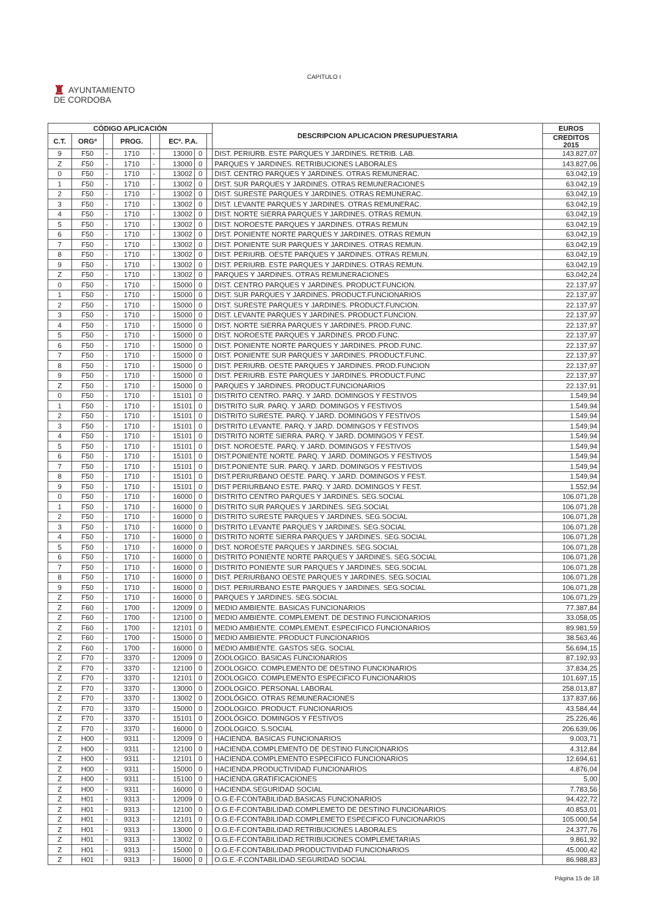CAPITULO I
♜ AYUNTAMIENTO
DE CORDOBA
| CÓDIGO APLICACIÓN | | | | | | | | DESCRIPCION APLICACION PRESUPUESTARIA | EUROS |
| --- | --- | --- | --- | --- | --- | --- | --- | --- | --- |
| C.T. | ORGº | | PROG. | | ECº. P.A. | | | | CREDITOS 2015 |
| 9 | F50 | - | 1710 | - | 13000 | 0 | | DIST. PERIURB. ESTE PARQUES Y JARDINES. RETRIB. LAB. | 143.827,07 |
| Z | F50 | - | 1710 | - | 13000 | 0 | | PARQUES Y JARDINES. RETRIBUCIONES LABORALES | 143.827,06 |
| 0 | F50 | - | 1710 | - | 13002 | 0 | | DIST. CENTRO PARQUES Y JARDINES. OTRAS REMUNERAC. | 63.042,19 |
| 1 | F50 | - | 1710 | - | 13002 | 0 | | DIST. SUR PARQUES Y JARDINES. OTRAS REMUNERACIONES | 63.042,19 |
| 2 | F50 | - | 1710 | - | 13002 | 0 | | DIST. SURESTE PARQUES Y JARDINES. OTRAS REMUNERAC. | 63.042,19 |
| 3 | F50 | - | 1710 | - | 13002 | 0 | | DIST. LEVANTE PARQUES Y JARDINES. OTRAS REMUNERAC. | 63.042,19 |
| 4 | F50 | - | 1710 | - | 13002 | 0 | | DIST. NORTE SIERRA PARQUES Y JARDINES. OTRAS REMUN. | 63.042,19 |
| 5 | F50 | - | 1710 | - | 13002 | 0 | | DIST. NOROESTE PARQUES Y JARDINES. OTRAS REMUN | 63.042,19 |
| 6 | F50 | - | 1710 | - | 13002 | 0 | | DIST. PONIENTE NORTE PARQUES Y JARDINES. OTRAS REMUN | 63.042,19 |
| 7 | F50 | - | 1710 | - | 13002 | 0 | | DIST. PONIENTE SUR PARQUES Y JARDINES. OTRAS REMUN. | 63.042,19 |
| 8 | F50 | - | 1710 | - | 13002 | 0 | | DIST. PERIURB. OESTE PARQUES Y JARDINES. OTRAS REMUN. | 63.042,19 |
| 9 | F50 | - | 1710 | - | 13002 | 0 | | DIST. PERIURB. ESTE PARQUES Y JARDINES. OTRAS REMUN. | 63.042,19 |
| Z | F50 | - | 1710 | - | 13002 | 0 | | PARQUES Y JARDINES. OTRAS REMUNERACIONES | 63.042,24 |
| 0 | F50 | - | 1710 | - | 15000 | 0 | | DIST. CENTRO PARQUES Y JARDINES. PRODUCT.FUNCION. | 22.137,97 |
| 1 | F50 | - | 1710 | - | 15000 | 0 | | DIST. SUR PARQUES Y JARDINES. PRODUCT.FUNCIONARIOS | 22.137,97 |
| 2 | F50 | - | 1710 | - | 15000 | 0 | | DIST. SURESTE PARQUES Y JARDINES. PRODUCT.FUNCION. | 22.137,97 |
| 3 | F50 | - | 1710 | - | 15000 | 0 | | DIST. LEVANTE PARQUES Y JARDINES. PRODUCT.FUNCION. | 22.137,97 |
| 4 | F50 | - | 1710 | - | 15000 | 0 | | DIST. NORTE SIERRA PARQUES Y JARDINES. PROD.FUNC. | 22.137,97 |
| 5 | F50 | - | 1710 | - | 15000 | 0 | | DIST. NOROESTE PARQUES Y JARDINES. PROD.FUNC. | 22.137,97 |
| 6 | F50 | - | 1710 | - | 15000 | 0 | | DIST. PONIENTE NORTE PARQUES Y JARDINES. PROD.FUNC. | 22.137,97 |
| 7 | F50 | - | 1710 | - | 15000 | 0 | | DIST. PONIENTE SUR PARQUES Y JARDINES. PRODUCT.FUNC. | 22.137,97 |
| 8 | F50 | - | 1710 | - | 15000 | 0 | | DIST. PERIURB. OESTE PARQUES Y JARDINES. PROD.FUNCION | 22.137,97 |
| 9 | F50 | - | 1710 | - | 15000 | 0 | | DIST. PERIURB. ESTE PARQUES Y JARDINES. PRODUCT.FUNC | 22.137,97 |
| Z | F50 | - | 1710 | - | 15000 | 0 | | PARQUES Y JARDINES. PRODUCT.FUNCIONARIOS | 22.137,91 |
| 0 | F50 | - | 1710 | - | 15101 | 0 | | DISTRITO CENTRO. PARQ. Y JARD. DOMINGOS Y FESTIVOS | 1.549,94 |
| 1 | F50 | - | 1710 | - | 15101 | 0 | | DISTRITO SUR. PARQ. Y JARD. DOMINGOS Y FESTIVOS | 1.549,94 |
| 2 | F50 | - | 1710 | - | 15101 | 0 | | DISTRITO SURESTE. PARQ. Y JARD. DOMINGOS Y FESTIVOS | 1.549,94 |
| 3 | F50 | - | 1710 | - | 15101 | 0 | | DISTRITO LEVANTE. PARQ. Y JARD. DOMINGOS Y FESTIVOS | 1.549,94 |
| 4 | F50 | - | 1710 | - | 15101 | 0 | | DISTRITO NORTE SIERRA. PARQ. Y JARD. DOMINGOS Y FEST. | 1.549,94 |
| 5 | F50 | - | 1710 | - | 15101 | 0 | | DIST. NOROESTE. PARQ. Y JARD. DOMINGOS Y FESTIVOS | 1.549,94 |
| 6 | F50 | - | 1710 | - | 15101 | 0 | | DIST.PONIENTE NORTE. PARQ. Y JARD. DOMINGOS Y FESTIVOS | 1.549,94 |
| 7 | F50 | - | 1710 | - | 15101 | 0 | | DIST.PONIENTE SUR. PARQ. Y JARD. DOMINGOS Y FESTIVOS | 1.549,94 |
| 8 | F50 | - | 1710 | - | 15101 | 0 | | DIST.PERIURBANO OESTE. PARQ. Y JARD. DOMINGOS Y FEST. | 1.549,94 |
| 9 | F50 | - | 1710 | - | 15101 | 0 | | DIST PERIURBANO ESTE. PARQ. Y JARD. DOMINGOS Y FEST. | 1.552,94 |
| 0 | F50 | - | 1710 | - | 16000 | 0 | | DISTRITO CENTRO PARQUES Y JARDINES. SEG.SOCIAL | 106.071,28 |
| 1 | F50 | - | 1710 | - | 16000 | 0 | | DISTRITO SUR PARQUES Y JARDINES. SEG.SOCIAL | 106.071,28 |
| 2 | F50 | - | 1710 | - | 16000 | 0 | | DISTRITO SURESTE PARQUES Y JARDINES. SEG.SOCIAL | 106.071,28 |
| 3 | F50 | - | 1710 | - | 16000 | 0 | | DISTRITO LEVANTE PARQUES Y JARDINES. SEG.SOCIAL | 106.071,28 |
| 4 | F50 | - | 1710 | - | 16000 | 0 | | DISTRITO NORTE SIERRA PARQUES Y JARDINES. SEG.SOCIAL | 106.071,28 |
| 5 | F50 | - | 1710 | - | 16000 | 0 | | DIST. NOROESTE PARQUES Y JARDINES. SEG.SOCIAL | 106.071,28 |
| 6 | F50 | - | 1710 | - | 16000 | 0 | | DISTRITO PONIENTE NORTE PARQUES Y JARDINES. SEG.SOCIAL | 106.071,28 |
| 7 | F50 | - | 1710 | - | 16000 | 0 | | DISTRITO PONIENTE SUR PARQUES Y JARDINES. SEG.SOCIAL | 106.071,28 |
| 8 | F50 | - | 1710 | - | 16000 | 0 | | DIST. PERIURBANO OESTE PARQUES Y JARDINES. SEG.SOCIAL | 106.071,28 |
| 9 | F50 | - | 1710 | - | 16000 | 0 | | DIST. PERIURBANO ESTE PARQUES Y JARDINES. SEG.SOCIAL | 106.071,28 |
| Z | F50 | - | 1710 | - | 16000 | 0 | | PARQUES Y JARDINES. SEG.SOCIAL | 106.071,29 |
| Z | F60 | - | 1700 | - | 12009 | 0 | | MEDIO AMBIENTE. BASICAS FUNCIONARIOS | 77.387,84 |
| Z | F60 | - | 1700 | - | 12100 | 0 | | MEDIO AMBIENTE. COMPLEMENT. DE DESTINO FUNCIONARIOS | 33.058,05 |
| Z | F60 | - | 1700 | - | 12101 | 0 | | MEDIO AMBIENTE. COMPLEMENT. ESPECIFICO FUNCIONARIOS | 89.981,59 |
| Z | F60 | - | 1700 | - | 15000 | 0 | | MEDIO AMBIENTE. PRODUCT FUNCIONARIOS | 38.563,46 |
| Z | F60 | - | 1700 | - | 16000 | 0 | | MEDIO AMBIENTE. GASTOS SEG. SOCIAL | 56.694,15 |
| Z | F70 | - | 3370 | - | 12009 | 0 | | ZOOLOGICO. BASICAS FUNCIONARIOS | 87.192,93 |
| Z | F70 | - | 3370 | - | 12100 | 0 | | ZOOLOGICO. COMPLEMENTO DE DESTINO FUNCIONARIOS | 37.834,25 |
| Z | F70 | - | 3370 | - | 12101 | 0 | | ZOOLOGICO. COMPLEMENTO ESPECIFICO FUNCIONARIOS | 101.697,15 |
| Z | F70 | - | 3370 | - | 13000 | 0 | | ZOOLOGICO. PERSONAL LABORAL | 258.013,87 |
| Z | F70 | - | 3370 | - | 13002 | 0 | | ZOOLÓGICO. OTRAS REMUNERACIONES | 137.837,66 |
| Z | F70 | - | 3370 | - | 15000 | 0 | | ZOOLOGICO. PRODUCT. FUNCIONARIOS | 43.584,44 |
| Z | F70 | - | 3370 | - | 15101 | 0 | | ZOOLÓGICO. DOMINGOS Y FESTIVOS | 25.226,46 |
| Z | F70 | - | 3370 | - | 16000 | 0 | | ZOOLOGICO. S.SOCIAL | 206.639,06 |
| Z | H00 | - | 9311 | - | 12009 | 0 | | HACIENDA. BASICAS FUNCIONARIOS | 9.003,71 |
| Z | H00 | - | 9311 | - | 12100 | 0 | | HACIENDA.COMPLEMENTO DE DESTINO FUNCIONARIOS | 4.312,84 |
| Z | H00 | - | 9311 | - | 12101 | 0 | | HACIENDA.COMPLEMENTO ESPECIFICO FUNCIONARIOS | 12.694,61 |
| Z | H00 | - | 9311 | - | 15000 | 0 | | HACIENDA.PRODUCTIVIDAD FUNCIONARIOS | 4.876,04 |
| Z | H00 | - | 9311 | - | 15100 | 0 | | HACIENDA.GRATIFICACIONES | 5,00 |
| Z | H00 | - | 9311 | - | 16000 | 0 | | HACIENDA.SEGURIDAD SOCIAL | 7.783,56 |
| Z | H01 | - | 9313 | - | 12009 | 0 | | O.G.E-F.CONTABILIDAD.BASICAS FUNCIONARIOS | 94.422,72 |
| Z | H01 | - | 9313 | - | 12100 | 0 | | O.G.E-F.CONTABILIDAD.COMPLEMETO DE DESTINO FUNCIONARIOS | 40.853,01 |
| Z | H01 | - | 9313 | - | 12101 | 0 | | O.G.E-F.CONTABILIDAD.COMPLEMETO ESPECIFICO FUNCIONARIOS | 105.000,54 |
| Z | H01 | - | 9313 | - | 13000 | 0 | | O.G.E-F.CONTABILIDAD.RETRIBUCIONES LABORALES | 24.377,76 |
| Z | H01 | - | 9313 | - | 13002 | 0 | | O.G.E-F.CONTABILIDAD.RETRIBUCIONES COMPLEMETARIAS | 9.861,92 |
| Z | H01 | - | 9313 | - | 15000 | 0 | | O.G.E-F.CONTABILIDAD.PRODUCTIVIDAD FUNCIONARIOS | 45.000,42 |
| Z | H01 | - | 9313 | - | 16000 | 0 | | O.G.E.-F.CONTABILIDAD.SEGURIDAD SOCIAL | 86.988,83 |
Página 15 de 18